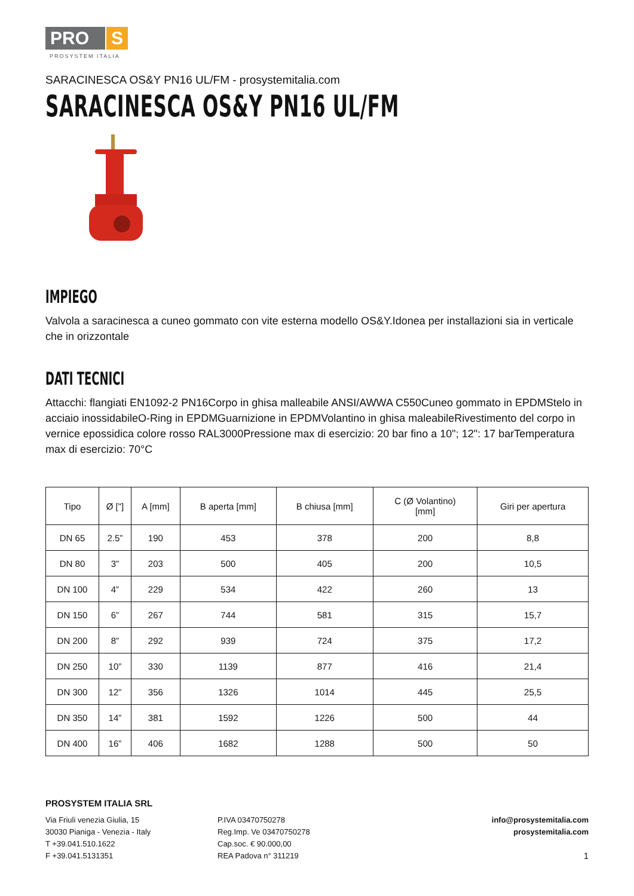PRO S
PROSYSTEM ITALIA
SARACINESCA OS&Y PN16 UL/FM - prosystemitalia.com
SARACINESCA OS&Y PN16 UL/FM
IMPIEGO
Valvola a saracinesca a cuneo gommato con vite esterna modello OS&Y.Idonea per installazioni sia in verticale che in orizzontale
DATI TECNICI
Attacchi: flangiati EN1092-2 PN16Corpo in ghisa malleabile ANSI/AWWA C550Cuneo gommato in EPDMStelo in acciaio inossidabileO-Ring in EPDMGuarnizione in EPDMVolantino in ghisa maleabileRivestimento del corpo in vernice epossidica colore rosso RAL3000Pressione max di esercizio: 20 bar fino a 10"; 12": 17 barTemperatura max di esercizio: 70°C
| Tipo | Ø ["] | A [mm] | B aperta [mm] | B chiusa [mm] | C (Ø Volantino) [mm] | Giri per apertura |
| --- | --- | --- | --- | --- | --- | --- |
| DN 65 | 2.5” | 190 | 453 | 378 | 200 | 8,8 |
| DN 80 | 3” | 203 | 500 | 405 | 200 | 10,5 |
| DN 100 | 4” | 229 | 534 | 422 | 260 | 13 |
| DN 150 | 6” | 267 | 744 | 581 | 315 | 15,7 |
| DN 200 | 8” | 292 | 939 | 724 | 375 | 17,2 |
| DN 250 | 10” | 330 | 1139 | 877 | 416 | 21,4 |
| DN 300 | 12” | 356 | 1326 | 1014 | 445 | 25,5 |
| DN 350 | 14” | 381 | 1592 | 1226 | 500 | 44 |
| DN 400 | 16” | 406 | 1682 | 1288 | 500 | 50 |
PROSYSTEM ITALIA SRL
Via Friuli venezia Giulia, 15
30030 Pianiga - Venezia - Italy
T +39.041.510.1622
F +39.041.5131351
P.IVA 03470750278
Reg.Imp. Ve 03470750278
Cap.soc. € 90.000,00
REA Padova n° 311219
info@prosystemitalia.com
prosystemitalia.com
1